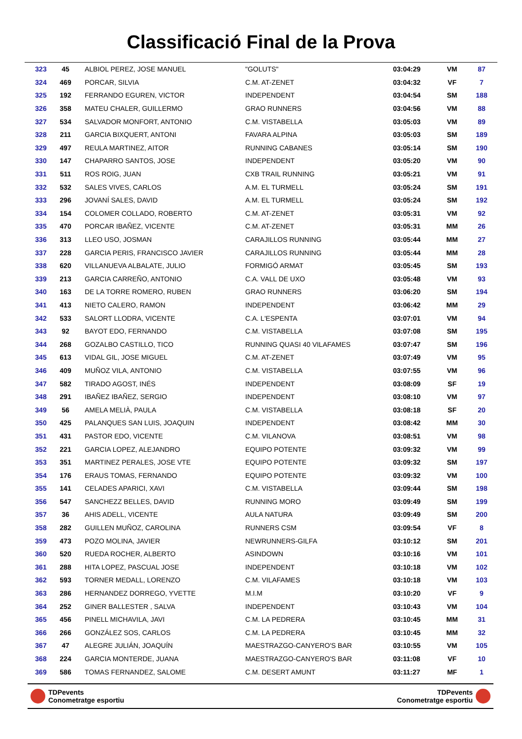Classificació Final de la Prova
| 323 | 45 | ALBIOL PEREZ, JOSE MANUEL | "GOLUTS" | 03:04:29 | VM | 87 |
| 324 | 469 | PORCAR, SILVIA | C.M. AT-ZENET | 03:04:32 | VF | 7 |
| 325 | 192 | FERRANDO EGUREN, VICTOR | INDEPENDENT | 03:04:54 | SM | 188 |
| 326 | 358 | MATEU CHALER, GUILLERMO | GRAO RUNNERS | 03:04:56 | VM | 88 |
| 327 | 534 | SALVADOR MONFORT, ANTONIO | C.M. VISTABELLA | 03:05:03 | VM | 89 |
| 328 | 211 | GARCIA BIXQUERT, ANTONI | FAVARA ALPINA | 03:05:03 | SM | 189 |
| 329 | 497 | REULA MARTINEZ, AITOR | RUNNING CABANES | 03:05:14 | SM | 190 |
| 330 | 147 | CHAPARRO SANTOS, JOSE | INDEPENDENT | 03:05:20 | VM | 90 |
| 331 | 511 | ROS ROIG, JUAN | CXB TRAIL RUNNING | 03:05:21 | VM | 91 |
| 332 | 532 | SALES VIVES, CARLOS | A.M. EL TURMELL | 03:05:24 | SM | 191 |
| 333 | 296 | JOVANÍ SALES, DAVID | A.M. EL TURMELL | 03:05:24 | SM | 192 |
| 334 | 154 | COLOMER COLLADO, ROBERTO | C.M. AT-ZENET | 03:05:31 | VM | 92 |
| 335 | 470 | PORCAR IBAÑEZ, VICENTE | C.M. AT-ZENET | 03:05:31 | MM | 26 |
| 336 | 313 | LLEO USO, JOSMAN | CARAJILLOS RUNNING | 03:05:44 | MM | 27 |
| 337 | 228 | GARCIA PERIS, FRANCISCO JAVIER | CARAJILLOS RUNNING | 03:05:44 | MM | 28 |
| 338 | 620 | VILLANUEVA ALBALATE, JULIO | FORMIGÓ ARMAT | 03:05:45 | SM | 193 |
| 339 | 213 | GARCIA CARREÑO, ANTONIO | C.A. VALL DE UXO | 03:05:48 | VM | 93 |
| 340 | 163 | DE LA TORRE ROMERO, RUBEN | GRAO RUNNERS | 03:06:20 | SM | 194 |
| 341 | 413 | NIETO CALERO, RAMON | INDEPENDENT | 03:06:42 | MM | 29 |
| 342 | 533 | SALORT LLODRA, VICENTE | C.A. L'ESPENTA | 03:07:01 | VM | 94 |
| 343 | 92 | BAYOT EDO, FERNANDO | C.M. VISTABELLA | 03:07:08 | SM | 195 |
| 344 | 268 | GOZALBO CASTILLO, TICO | RUNNING QUASI 40 VILAFAMES | 03:07:47 | SM | 196 |
| 345 | 613 | VIDAL GIL, JOSE MIGUEL | C.M. AT-ZENET | 03:07:49 | VM | 95 |
| 346 | 409 | MUÑOZ VILA, ANTONIO | C.M. VISTABELLA | 03:07:55 | VM | 96 |
| 347 | 582 | TIRADO AGOST, INÉS | INDEPENDENT | 03:08:09 | SF | 19 |
| 348 | 291 | IBAÑEZ IBAÑEZ, SERGIO | INDEPENDENT | 03:08:10 | VM | 97 |
| 349 | 56 | AMELA MELIÀ, PAULA | C.M. VISTABELLA | 03:08:18 | SF | 20 |
| 350 | 425 | PALANQUES SAN LUIS, JOAQUIN | INDEPENDENT | 03:08:42 | MM | 30 |
| 351 | 431 | PASTOR EDO, VICENTE | C.M. VILANOVA | 03:08:51 | VM | 98 |
| 352 | 221 | GARCIA LOPEZ, ALEJANDRO | EQUIPO POTENTE | 03:09:32 | VM | 99 |
| 353 | 351 | MARTINEZ PERALES, JOSE VTE | EQUIPO POTENTE | 03:09:32 | SM | 197 |
| 354 | 176 | ERAUS TOMAS, FERNANDO | EQUIPO POTENTE | 03:09:32 | VM | 100 |
| 355 | 141 | CELADES APARICI, XAVI | C.M. VISTABELLA | 03:09:44 | SM | 198 |
| 356 | 547 | SANCHEZZ BELLES, DAVID | RUNNING MORO | 03:09:49 | SM | 199 |
| 357 | 36 | AHIS ADELL, VICENTE | AULA NATURA | 03:09:49 | SM | 200 |
| 358 | 282 | GUILLEN MUÑOZ, CAROLINA | RUNNERS CSM | 03:09:54 | VF | 8 |
| 359 | 473 | POZO MOLINA, JAVIER | NEWRUNNERS-GILFA | 03:10:12 | SM | 201 |
| 360 | 520 | RUEDA ROCHER, ALBERTO | ASINDOWN | 03:10:16 | VM | 101 |
| 361 | 288 | HITA LOPEZ, PASCUAL JOSE | INDEPENDENT | 03:10:18 | VM | 102 |
| 362 | 593 | TORNER MEDALL, LORENZO | C.M. VILAFAMES | 03:10:18 | VM | 103 |
| 363 | 286 | HERNANDEZ DORREGO, YVETTE | M.I.M | 03:10:20 | VF | 9 |
| 364 | 252 | GINER BALLESTER , SALVA | INDEPENDENT | 03:10:43 | VM | 104 |
| 365 | 456 | PINELL MICHAVILA, JAVI | C.M. LA PEDRERA | 03:10:45 | MM | 31 |
| 366 | 266 | GONZÁLEZ SOS, CARLOS | C.M. LA PEDRERA | 03:10:45 | MM | 32 |
| 367 | 47 | ALEGRE JULIÁN, JOAQUÍN | MAESTRAZGO-CANYERO'S BAR | 03:10:55 | VM | 105 |
| 368 | 224 | GARCIA MONTERDE, JUANA | MAESTRAZGO-CANYERO'S BAR | 03:11:08 | VF | 10 |
| 369 | 586 | TOMAS FERNANDEZ, SALOME | C.M. DESERT AMUNT | 03:11:27 | MF | 1 |
TDPevents
Conometratge esportiu
TDPevents
Conometratge esportiu